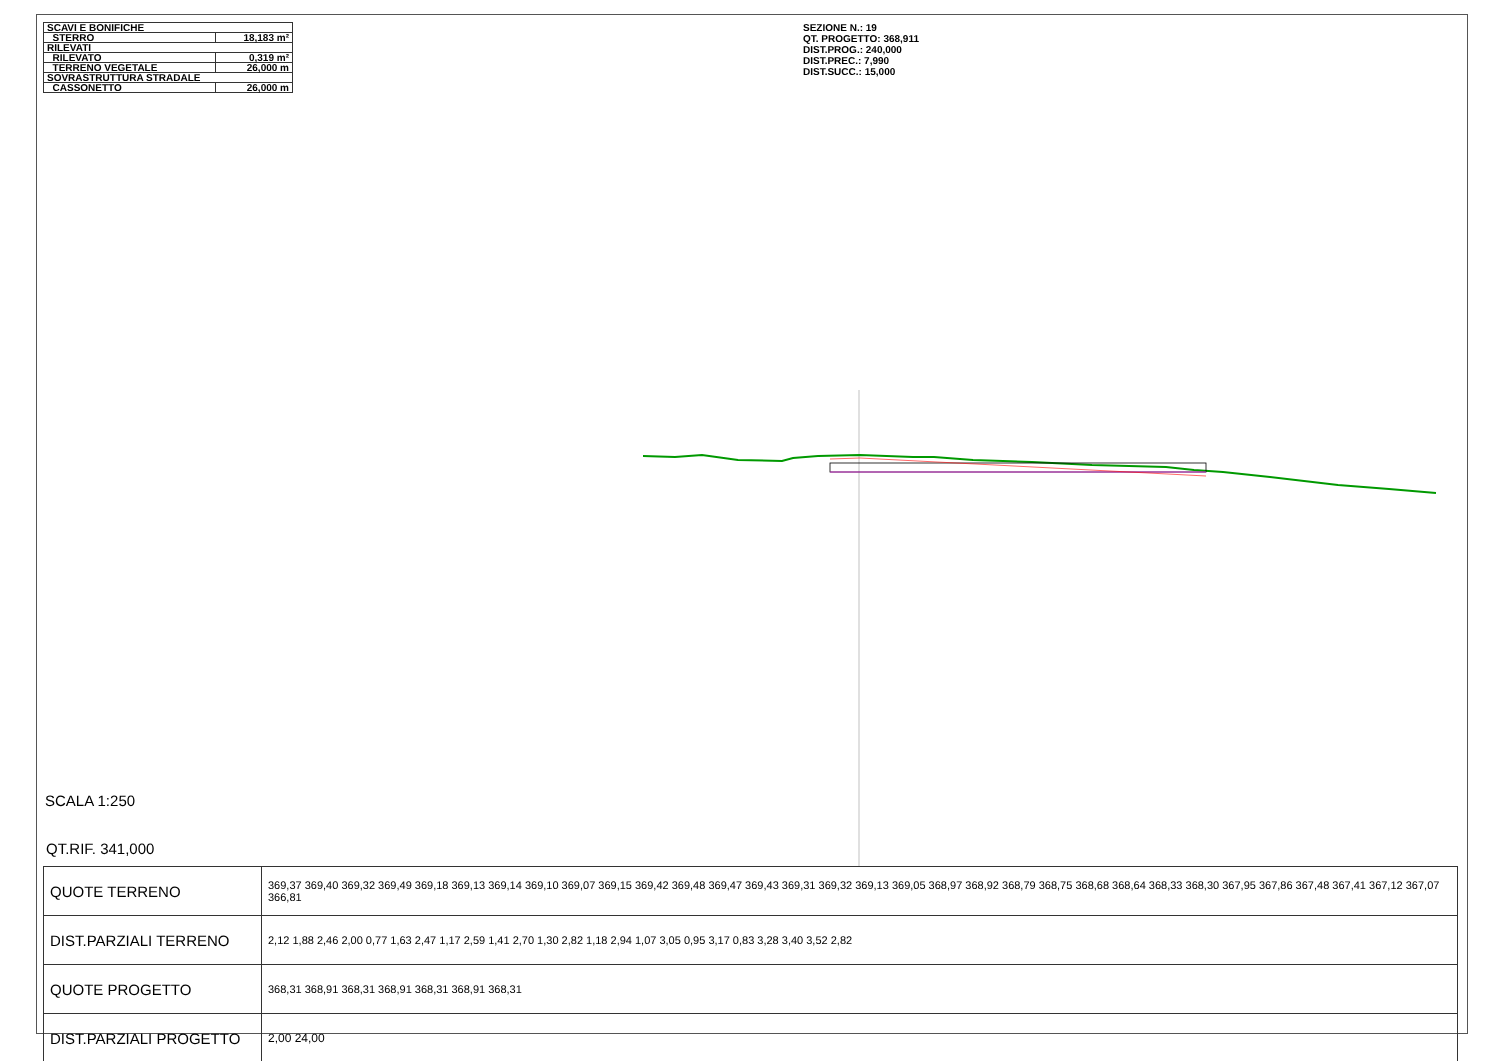| SCAVI E BONIFICHE | |
| STERRO | 18,183 m² |
| RILEVATI | |
| RILEVATO | 0,319 m² |
| TERRENO VEGETALE | 26,000 m |
| SOVRASTRUTTURA STRADALE | |
| CASSONETTO | 26,000 m |
SEZIONE N.: 19
QT. PROGETTO: 368,911
DIST.PROG.: 240,000
DIST.PREC.: 7,990
DIST.SUCC.: 15,000
SCALA 1:250
QT.RIF. 341,000
| QUOTE TERRENO | 369,37 369,40 369,32 369,49 369,18 369,13 369,14 369,10 369,07 369,15 369,42 369,48 369,47 369,43 369,31 369,32 369,13 369,05 368,97 368,92 368,79 368,75 368,68 368,64 368,33 368,30 367,95 367,86 367,48 367,41 367,12 367,07 366,81 |
| DIST.PARZIALI TERRENO | 2,12 1,88 2,46 2,00 0,77 1,63 2,47 1,17 2,59 1,41 2,70 1,30 2,82 1,18 2,94 1,07 3,05 0,95 3,17 0,83 3,28 3,40 3,52 2,82 |
| QUOTE PROGETTO | 368,31 368,91 368,31 368,91 368,31 368,91 368,31 |
| DIST.PARZIALI PROGETTO | 2,00 24,00 |